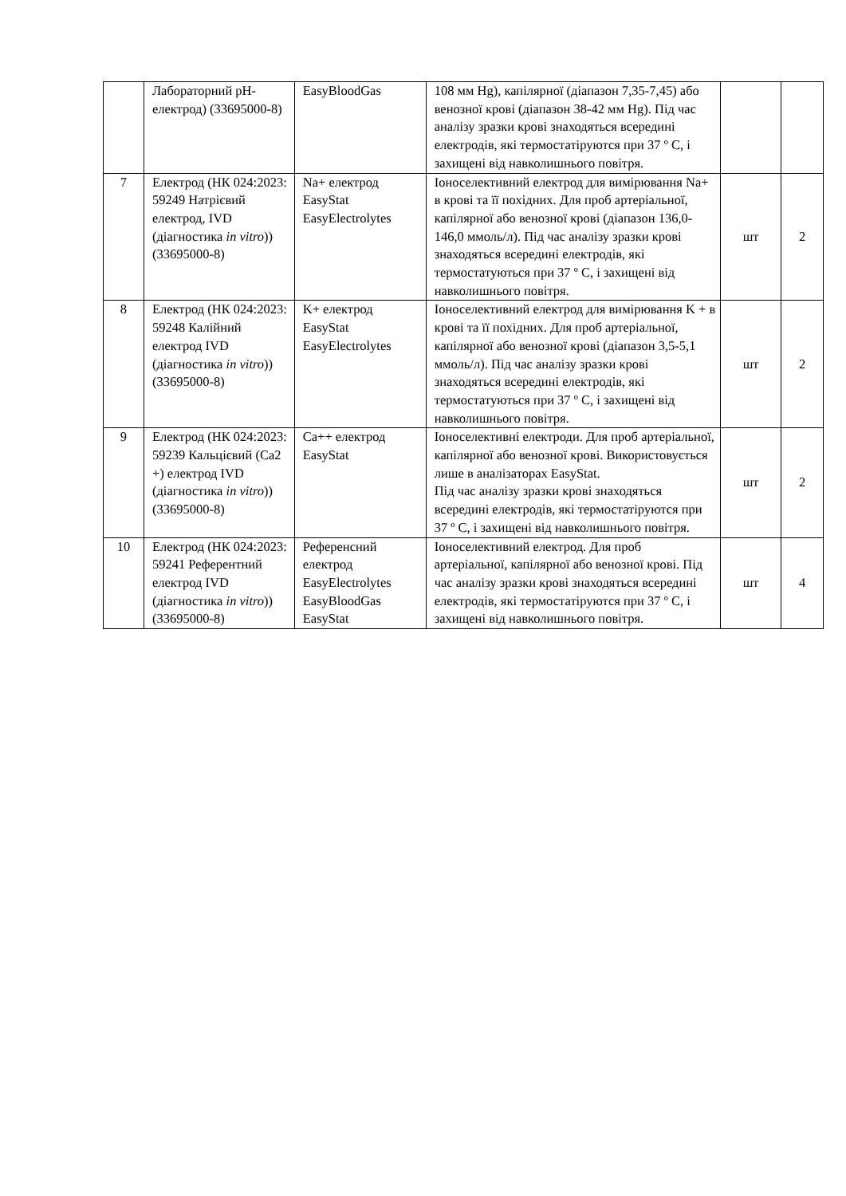| | Лабораторний pH-електрод) (33695000-8) | EasyBloodGas | 108 мм Hg), капілярної (діапазон 7,35-7,45) або венозної крові (діапазон 38-42 мм Hg). Під час аналізу зразки крові знаходяться всередині електродів, які термостатіруются при 37 º С, і захищені від навколишнього повітря. | | |
| 7 | Електрод (НК 024:2023: 59249 Натрієвий електрод, IVD (діагностика in vitro )) (33695000-8) | Na+ електрод EasyStat EasyElectrolytes | Іоноселективний електрод для вимірювання Na+ в крові та її похідних. Для проб артеріальної, капілярної або венозної крові (діапазон 136,0-146,0 ммоль/л). Під час аналізу зразки крові знаходяться всередині електродів, які термостатуються при 37 º С, і захищені від навколишнього повітря. | шт | 2 |
| 8 | Електрод (НК 024:2023: 59248 Калійний електрод IVD (діагностика in vitro )) (33695000-8) | K+ електрод EasyStat EasyElectrolytes | Іоноселективний електрод для вимірювання K + в крові та її похідних. Для проб артеріальної, капілярної або венозної крові (діапазон 3,5-5,1 ммоль/л). Під час аналізу зразки крові знаходяться всередині електродів, які термостатуються при 37 º С, і захищені від навколишнього повітря. | шт | 2 |
| 9 | Електрод (НК 024:2023: 59239 Кальцієвий (Ca2 +) електрод IVD (діагностика in vitro )) (33695000-8) | Ca++ електрод EasyStat | Іоноселективні електроди. Для проб артеріальної, капілярної або венозної крові. Використовується лише в аналізаторах EasyStat. Під час аналізу зразки крові знаходяться всередині електродів, які термостатіруются при 37 º С, і захищені від навколишнього повітря. | шт | 2 |
| 10 | Електрод (НК 024:2023: 59241 Референтний електрод IVD (діагностика in vitro )) (33695000-8) | Референсний електрод EasyElectrolytes EasyBloodGas EasyStat | Іоноселективний електрод. Для проб артеріальної, капілярної або венозної крові. Під час аналізу зразки крові знаходяться всередині електродів, які термостатіруются при 37 º С, і захищені від навколишнього повітря. | шт | 4 |